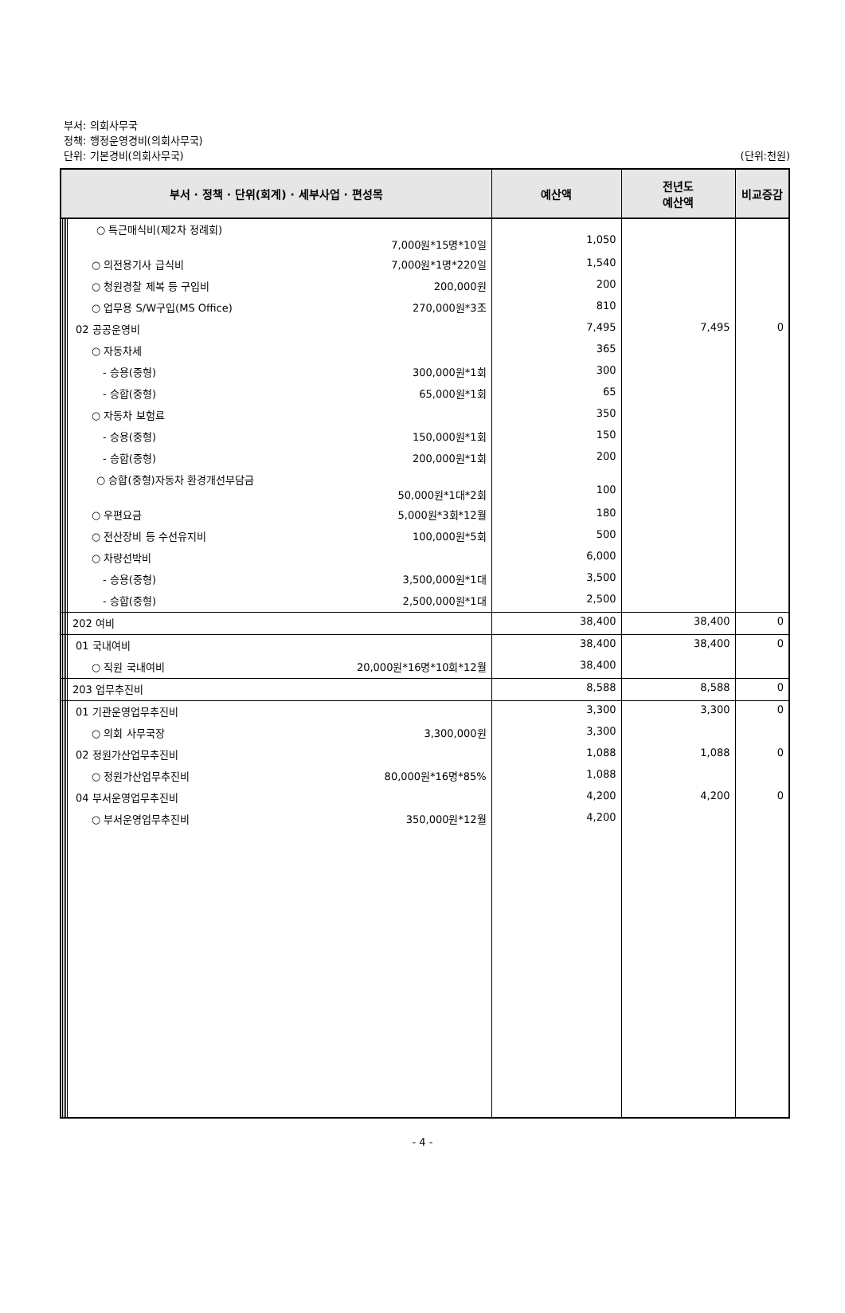부서: 의회사무국
정책: 행정운영경비(의회사무국)
단위: 기본경비(의회사무국) (단위:천원)
| 부서 · 정책 · 단위(회계) · 세부사업 · 편성목 | | | | | 예산액 | 전년도 예산액 | 비교증감 |
| --- | --- | --- | --- | --- | --- | --- | --- |
| | | | | ○ 특근매식비(제2차 정례회) 7,000원*15명*10일 | 1,050 | | |
| | | | | ○ 의전용기사 급식비 7,000원*1명*220일 | 1,540 | | |
| | | | | ○ 청원경찰 제복 등 구입비 200,000원 | 200 | | |
| | | | | ○ 업무용 S/W구입(MS Office) 270,000원*3조 | 810 | | |
| | | | | 02 공공운영비 | 7,495 | 7,495 | 0 |
| | | | | ○ 자동차세 | 365 | | |
| | | | | - 승용(중형) 300,000원*1회 | 300 | | |
| | | | | - 승합(중형) 65,000원*1회 | 65 | | |
| | | | | ○ 자동차 보험료 | 350 | | |
| | | | | - 승용(중형) 150,000원*1회 | 150 | | |
| | | | | - 승합(중형) 200,000원*1회 | 200 | | |
| | | | | ○ 승합(중형)자동차 환경개선부담금 50,000원*1대*2회 | 100 | | |
| | | | | ○ 우편요금 5,000원*3회*12월 | 180 | | |
| | | | | ○ 전산장비 등 수선유지비 100,000원*5회 | 500 | | |
| | | | | ○ 차량선박비 | 6,000 | | |
| | | | | - 승용(중형) 3,500,000원*1대 | 3,500 | | |
| | | | | - 승합(중형) 2,500,000원*1대 | 2,500 | | |
| | | | | 202 여비 | 38,400 | 38,400 | 0 |
| | | | | 01 국내여비 | 38,400 | 38,400 | 0 |
| | | | | ○ 직원 국내여비 20,000원*16명*10회*12월 | 38,400 | | |
| | | | | 203 업무추진비 | 8,588 | 8,588 | 0 |
| | | | | 01 기관운영업무추진비 | 3,300 | 3,300 | 0 |
| | | | | ○ 의회 사무국장 3,300,000원 | 3,300 | | |
| | | | | 02 정원가산업무추진비 | 1,088 | 1,088 | 0 |
| | | | | ○ 정원가산업무추진비 80,000원*16명*85% | 1,088 | | |
| | | | | 04 부서운영업무추진비 | 4,200 | 4,200 | 0 |
| | | | | ○ 부서운영업무추진비 350,000원*12월 | 4,200 | | |
- 4 -